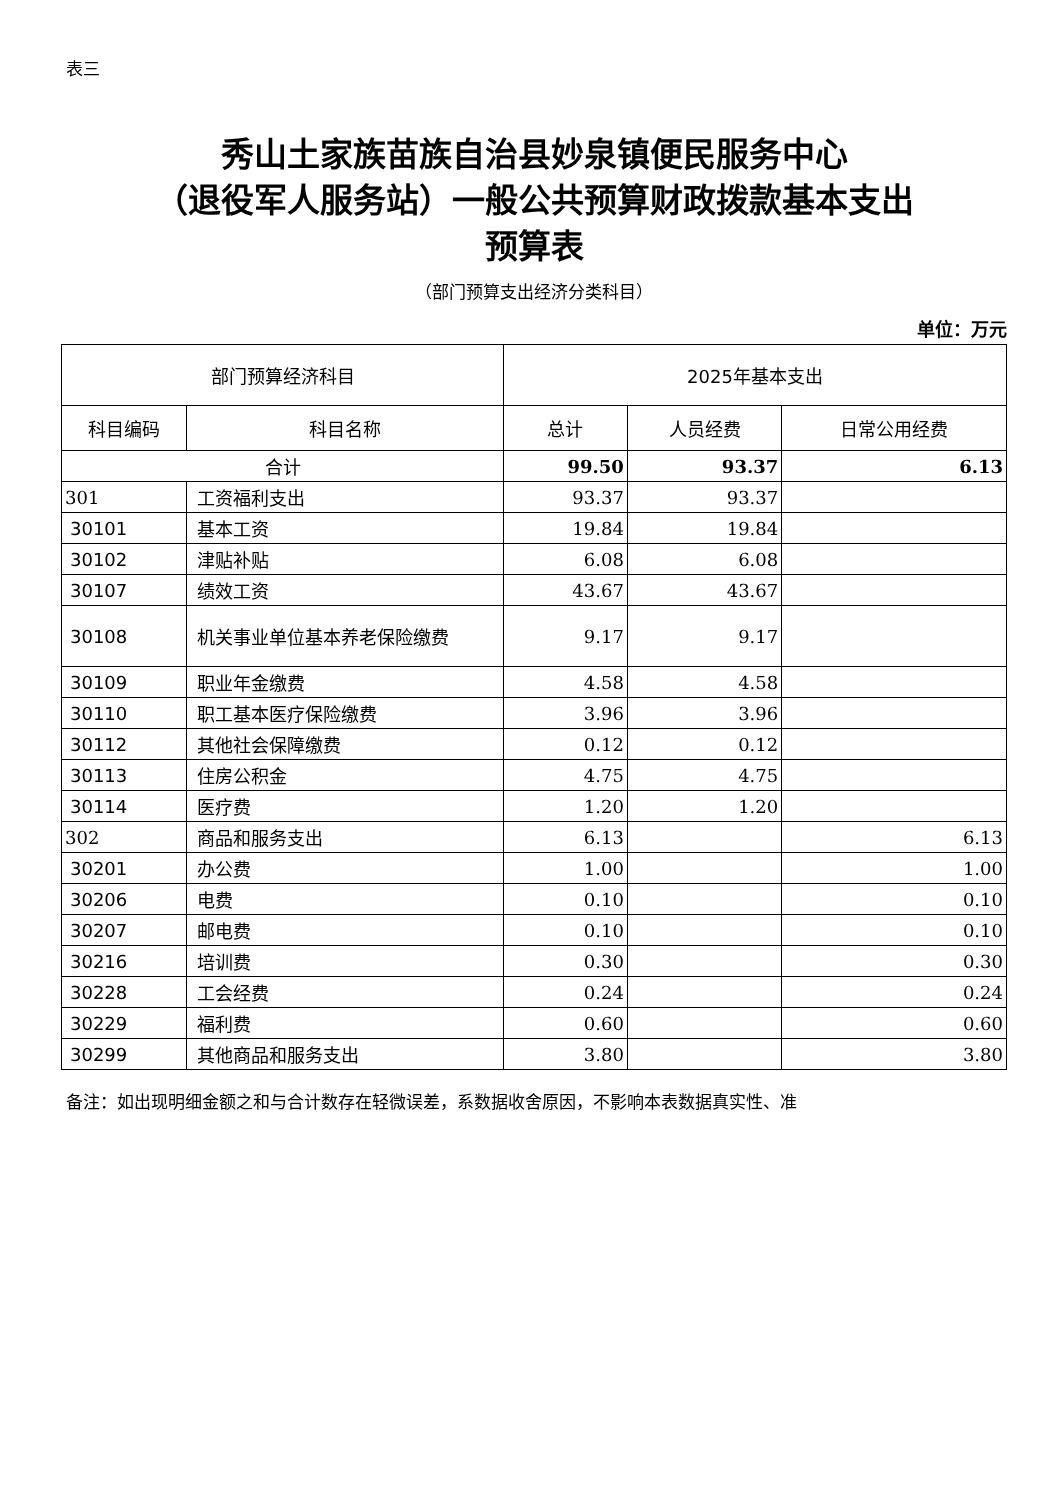表三
秀山土家族苗族自治县妙泉镇便民服务中心
（退役军人服务站）一般公共预算财政拨款基本支出
预算表
（部门预算支出经济分类科目）
单位：万元
| 部门预算经济科目 | | 2025年基本支出 | | |
| --- | --- | --- | --- | --- |
| 科目编码 | 科目名称 | 总计 | 人员经费 | 日常公用经费 |
| 合计 | | 99.50 | 93.37 | 6.13 |
| 301 | 工资福利支出 | 93.37 | 93.37 | |
| 30101 | 基本工资 | 19.84 | 19.84 | |
| 30102 | 津贴补贴 | 6.08 | 6.08 | |
| 30107 | 绩效工资 | 43.67 | 43.67 | |
| 30108 | 机关事业单位基本养老保险缴费 | 9.17 | 9.17 | |
| 30109 | 职业年金缴费 | 4.58 | 4.58 | |
| 30110 | 职工基本医疗保险缴费 | 3.96 | 3.96 | |
| 30112 | 其他社会保障缴费 | 0.12 | 0.12 | |
| 30113 | 住房公积金 | 4.75 | 4.75 | |
| 30114 | 医疗费 | 1.20 | 1.20 | |
| 302 | 商品和服务支出 | 6.13 | | 6.13 |
| 30201 | 办公费 | 1.00 | | 1.00 |
| 30206 | 电费 | 0.10 | | 0.10 |
| 30207 | 邮电费 | 0.10 | | 0.10 |
| 30216 | 培训费 | 0.30 | | 0.30 |
| 30228 | 工会经费 | 0.24 | | 0.24 |
| 30229 | 福利费 | 0.60 | | 0.60 |
| 30299 | 其他商品和服务支出 | 3.80 | | 3.80 |
备注：如出现明细金额之和与合计数存在轻微误差，系数据收舍原因，不影响本表数据真实性、准